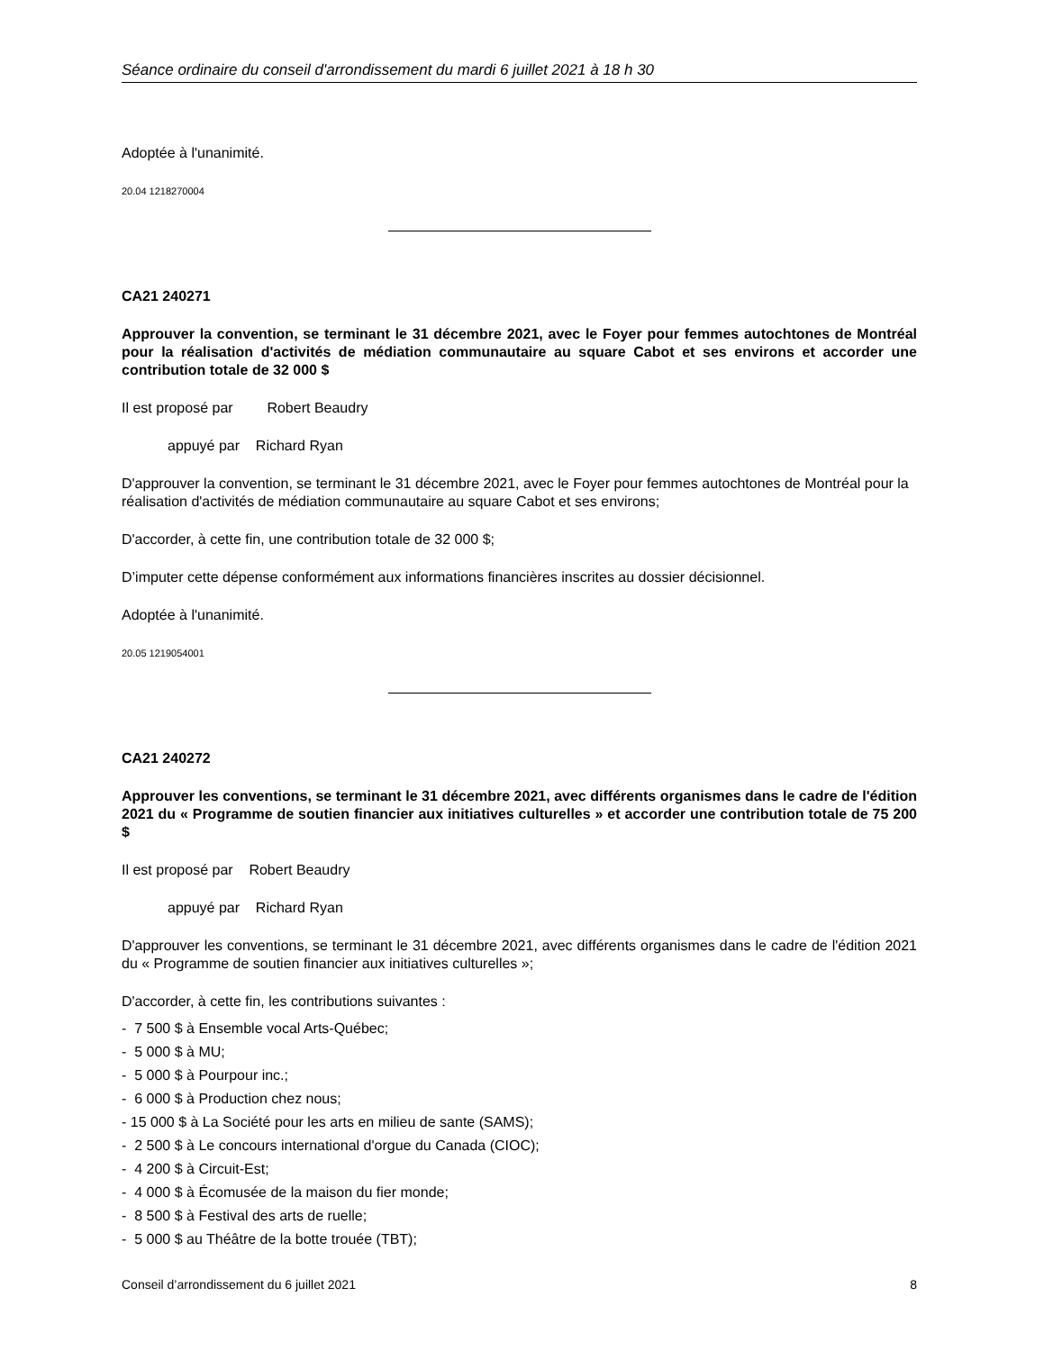Séance ordinaire du conseil d'arrondissement du mardi 6 juillet 2021 à 18 h 30
Adoptée à l'unanimité.
20.04 1218270004
CA21 240271
Approuver la convention, se terminant le 31 décembre 2021, avec le Foyer pour femmes autochtones de Montréal pour la réalisation d'activités de médiation communautaire au square Cabot et ses environs et accorder une contribution totale de 32 000 $
Il est proposé par Robert Beaudry
appuyé par Richard Ryan
D'approuver la convention, se terminant le 31 décembre 2021, avec le Foyer pour femmes autochtones de Montréal pour la réalisation d'activités de médiation communautaire au square Cabot et ses environs;
D'accorder, à cette fin, une contribution totale de 32 000 $;
D’imputer cette dépense conformément aux informations financières inscrites au dossier décisionnel.
Adoptée à l'unanimité.
20.05 1219054001
CA21 240272
Approuver les conventions, se terminant le 31 décembre 2021, avec différents organismes dans le cadre de l'édition 2021 du « Programme de soutien financier aux initiatives culturelles » et accorder une contribution totale de 75 200 $
Il est proposé par Robert Beaudry
appuyé par Richard Ryan
D'approuver les conventions, se terminant le 31 décembre 2021, avec différents organismes dans le cadre de l'édition 2021 du « Programme de soutien financier aux initiatives culturelles »;
D'accorder, à cette fin, les contributions suivantes :
- 7 500 $ à Ensemble vocal Arts-Québec;
- 5 000 $ à MU;
- 5 000 $ à Pourpour inc.;
- 6 000 $ à Production chez nous;
- 15 000 $ à La Société pour les arts en milieu de sante (SAMS);
- 2 500 $ à Le concours international d'orgue du Canada (CIOC);
- 4 200 $ à Circuit-Est;
- 4 000 $ à Écomusée de la maison du fier monde;
- 8 500 $ à Festival des arts de ruelle;
- 5 000 $ au Théâtre de la botte trouée (TBT);
Conseil d’arrondissement du 6 juillet 2021 8